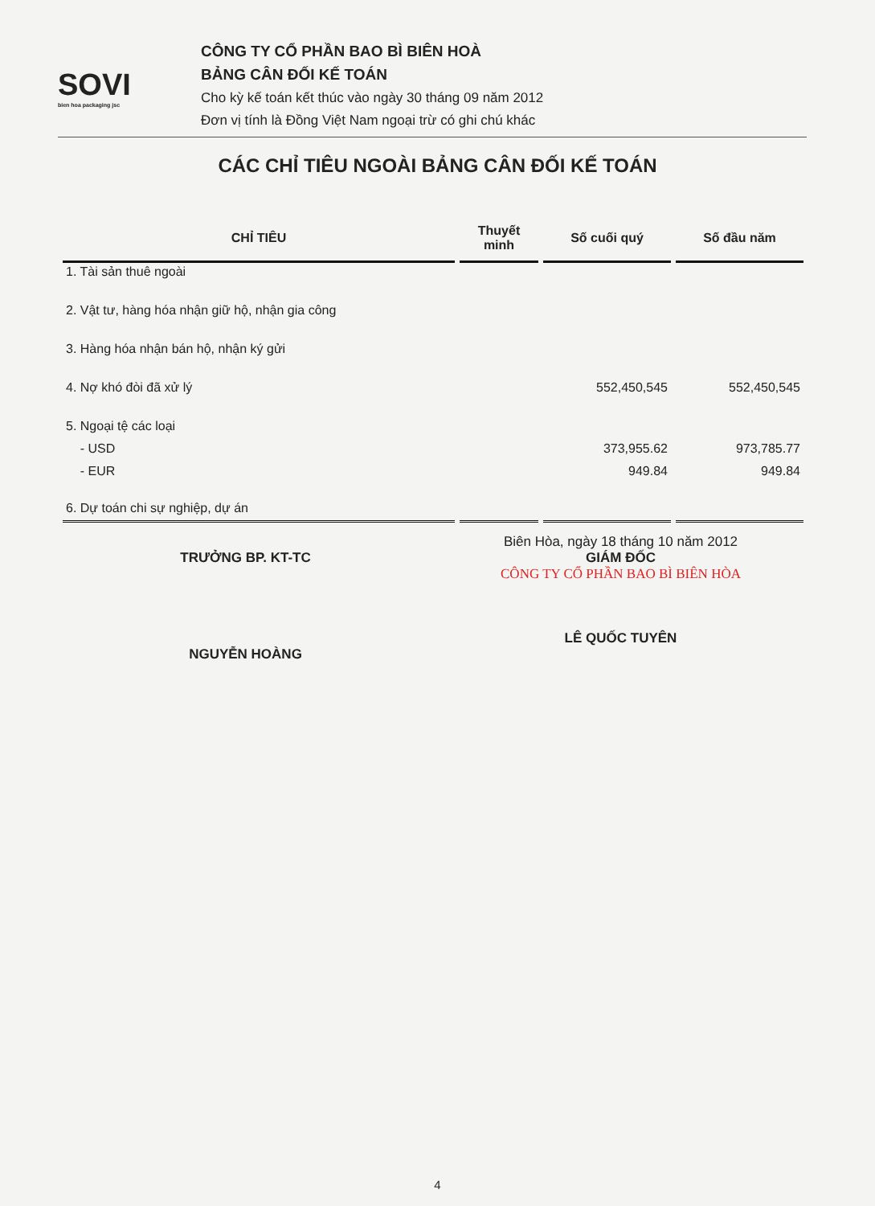SOVI
bien hoa packaging jsc
CÔNG TY CỔ PHẦN BAO BÌ BIÊN HOÀ
BẢNG CÂN ĐỐI KẾ TOÁN
Cho kỳ kế toán kết thúc vào ngày 30 tháng 09 năm 2012
Đơn vị tính là Đồng Việt Nam ngoại trừ có ghi chú khác
CÁC CHỈ TIÊU NGOÀI BẢNG CÂN ĐỐI KẾ TOÁN
| CHỈ TIÊU | Thuyết minh | Số cuối quý | Số đầu năm |
| --- | --- | --- | --- |
| 1. Tài sản thuê ngoài | | | |
| 2. Vật tư, hàng hóa nhận giữ hộ, nhận gia công | | | |
| 3. Hàng hóa nhận bán hộ, nhận ký gửi | | | |
| 4. Nợ khó đòi đã xử lý | | 552,450,545 | 552,450,545 |
| 5. Ngoại tệ các loại | | | |
| - USD | | 373,955.62 | 973,785.77 |
| - EUR | | 949.84 | 949.84 |
| 6. Dự toán chi sự nghiệp, dự án | | | |
TRƯỞNG BP. KT-TC
NGUYỄN HOÀNG
Biên Hòa, ngày 18 tháng 10 năm 2012
GIÁM ĐỐC
CÔNG TY CỔ PHẦN BAO BÌ BIÊN HÒA
LÊ QUỐC TUYÊN
4